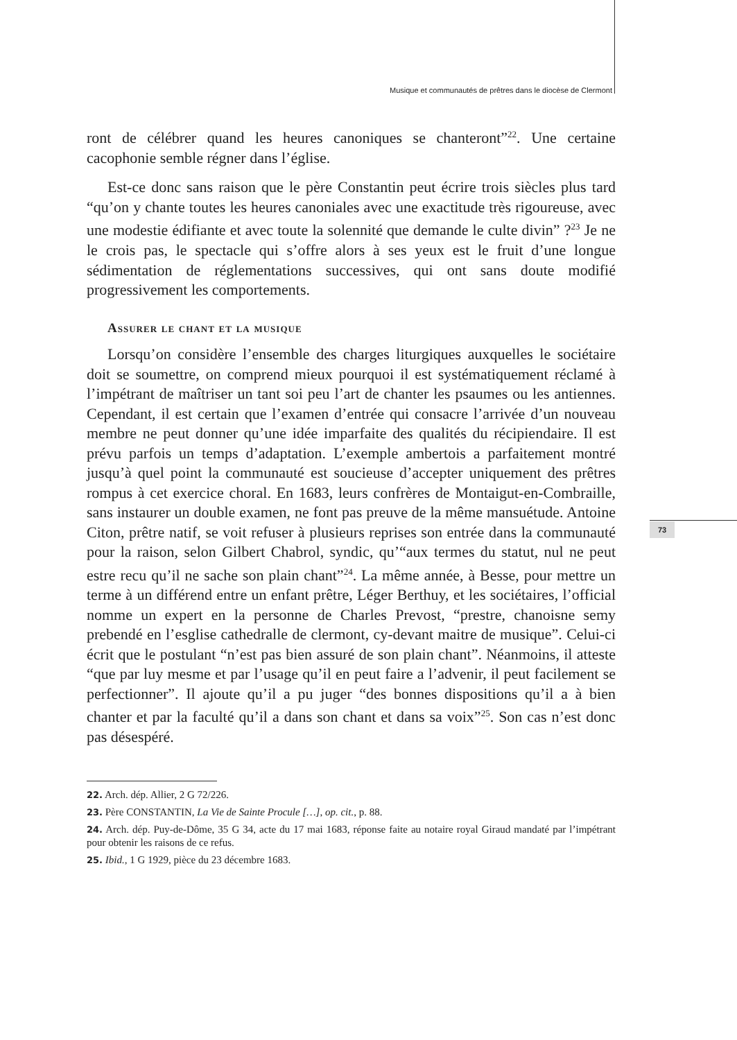Musique et communautés de prêtres dans le diocèse de Clermont
73
ront de célébrer quand les heures canoniques se chanteront”<sup>22</sup>. Une certaine cacophonie semble régner dans l’église.
Est-ce donc sans raison que le père Constantin peut écrire trois siècles plus tard “qu’on y chante toutes les heures canoniales avec une exactitude très rigoureuse, avec une modestie édifiante et avec toute la solennité que demande le culte divin” ?<sup>23</sup> Je ne le crois pas, le spectacle qui s’offre alors à ses yeux est le fruit d’une longue sédimentation de réglementations successives, qui ont sans doute modifié progressivement les comportements.
Assurer le chant et la musique
Lorsqu’on considère l’ensemble des charges liturgiques auxquelles le sociétaire doit se soumettre, on comprend mieux pourquoi il est systématiquement réclamé à l’impétrant de maîtriser un tant soi peu l’art de chanter les psaumes ou les antiennes. Cependant, il est certain que l’examen d’entrée qui consacre l’arrivée d’un nouveau membre ne peut donner qu’une idée imparfaite des qualités du récipiendaire. Il est prévu parfois un temps d’adaptation. L’exemple ambertois a parfaitement montré jusqu’à quel point la communauté est soucieuse d’accepter uniquement des prêtres rompus à cet exercice choral. En 1683, leurs confrères de Montaigut-en-Combraille, sans instaurer un double examen, ne font pas preuve de la même mansuétude. Antoine Citon, prêtre natif, se voit refuser à plusieurs reprises son entrée dans la communauté pour la raison, selon Gilbert Chabrol, syndic, qu’“aux termes du statut, nul ne peut estre recu qu’il ne sache son plain chant”<sup>24</sup>. La même année, à Besse, pour mettre un terme à un différend entre un enfant prêtre, Léger Berthuy, et les sociétaires, l’official nomme un expert en la personne de Charles Prevost, “prestre, chanoisne semy prebendé en l’esglise cathedralle de clermont, cy-devant maitre de musique”. Celui-ci écrit que le postulant “n’est pas bien assuré de son plain chant”. Néanmoins, il atteste “que par luy mesme et par l’usage qu’il en peut faire a l’advenir, il peut facilement se perfectionner”. Il ajoute qu’il a pu juger “des bonnes dispositions qu’il a à bien chanter et par la faculté qu’il a dans son chant et dans sa voix”<sup>25</sup>. Son cas n’est donc pas désespéré.
22. Arch. dép. Allier, 2 G 72/226.
23. Père CONSTANTIN, La Vie de Sainte Procule […], op. cit., p. 88.
24. Arch. dép. Puy-de-Dôme, 35 G 34, acte du 17 mai 1683, réponse faite au notaire royal Giraud mandaté par l’impétrant pour obtenir les raisons de ce refus.
25. Ibid., 1 G 1929, pièce du 23 décembre 1683.